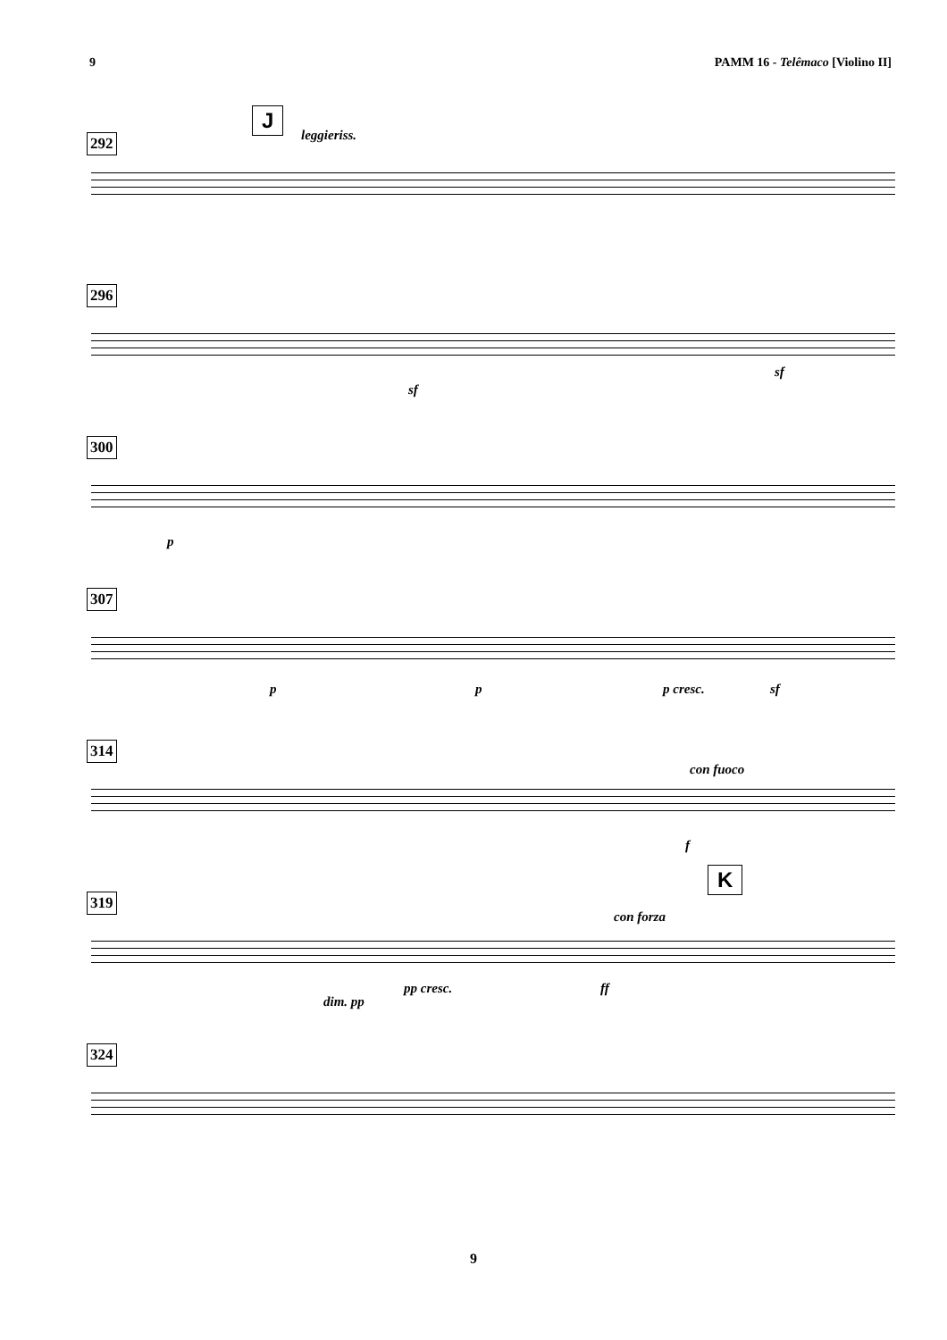9 PAMM 16 - Telêmaco [Violino II]
292
J
leggieriss.
296
sf
sf
300
p
307
p p p cresc. sf
314
con fuoco
f
319
K
con forza
dim. pp
pp cresc. ff
324
9